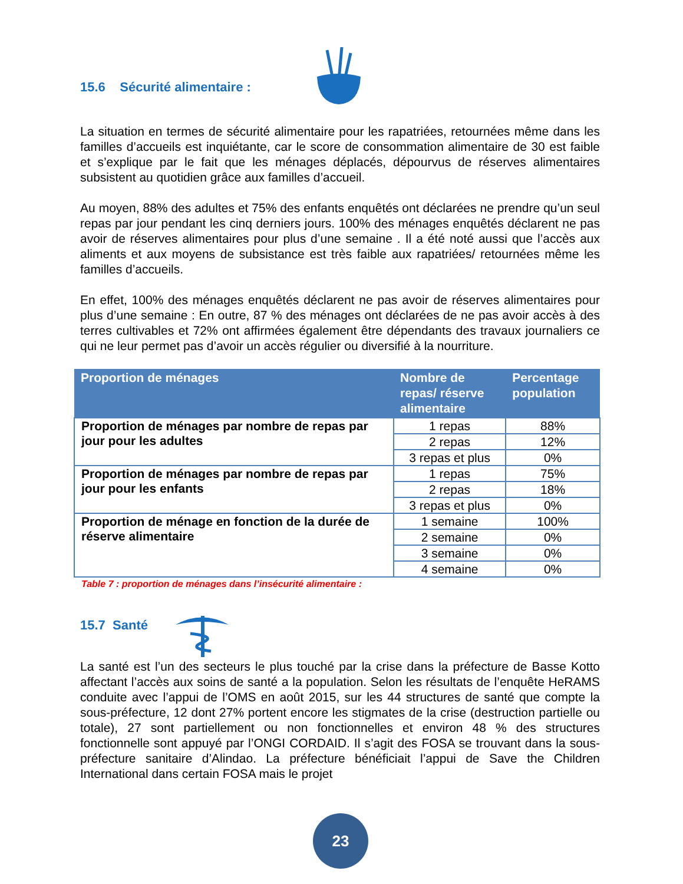15.6 Sécurité alimentaire :
La situation en termes de sécurité alimentaire pour les rapatriées, retournées même dans les familles d’accueils est inquiétante, car le score de consommation alimentaire de 30 est faible et s’explique par le fait que les ménages déplacés, dépourvus de réserves alimentaires subsistent au quotidien grâce aux familles d’accueil.
Au moyen, 88% des adultes et 75% des enfants enquêtés ont déclarées ne prendre qu’un seul repas par jour pendant les cinq derniers jours. 100% des ménages enquêtés déclarent ne pas avoir de réserves alimentaires pour plus d’une semaine . Il a été noté aussi que l’accès aux aliments et aux moyens de subsistance est très faible aux rapatriées/ retournées même les familles d’accueils.
En effet, 100% des ménages enquêtés déclarent ne pas avoir de réserves alimentaires pour plus d’une semaine : En outre, 87 % des ménages ont déclarées de ne pas avoir accès à des terres cultivables et 72% ont affirmées également être dépendants des travaux journaliers ce qui ne leur permet pas d’avoir un accès régulier ou diversifié à la nourriture.
| Proportion de ménages | Nombre de repas/ réserve alimentaire | Percentage population |
| --- | --- | --- |
| Proportion de ménages par nombre de repas par jour pour les adultes | 1 repas | 88% |
| | 2 repas | 12% |
| | 3 repas et plus | 0% |
| Proportion de ménages par nombre de repas par jour pour les enfants | 1 repas | 75% |
| | 2 repas | 18% |
| | 3 repas et plus | 0% |
| Proportion de ménage en fonction de la durée de réserve alimentaire | 1 semaine | 100% |
| | 2 semaine | 0% |
| | 3 semaine | 0% |
| | 4 semaine | 0% |
Table 7 : proportion de ménages dans l’insécurité alimentaire :
15.7 Santé
La santé est l’un des secteurs le plus touché par la crise dans la préfecture de Basse Kotto affectant l’accès aux soins de santé a la population. Selon les résultats de l’enquête HeRAMS conduite avec l’appui de l’OMS en août 2015, sur les 44 structures de santé que compte la sous-préfecture, 12 dont 27% portent encore les stigmates de la crise (destruction partielle ou totale), 27 sont partiellement ou non fonctionnelles et environ 48 % des structures fonctionnelle sont appuyé par l’ONGI CORDAID. Il s’agit des FOSA se trouvant dans la sous-préfecture sanitaire d’Alindao. La préfecture bénéficiait l’appui de Save the Children International dans certain FOSA mais le projet
23